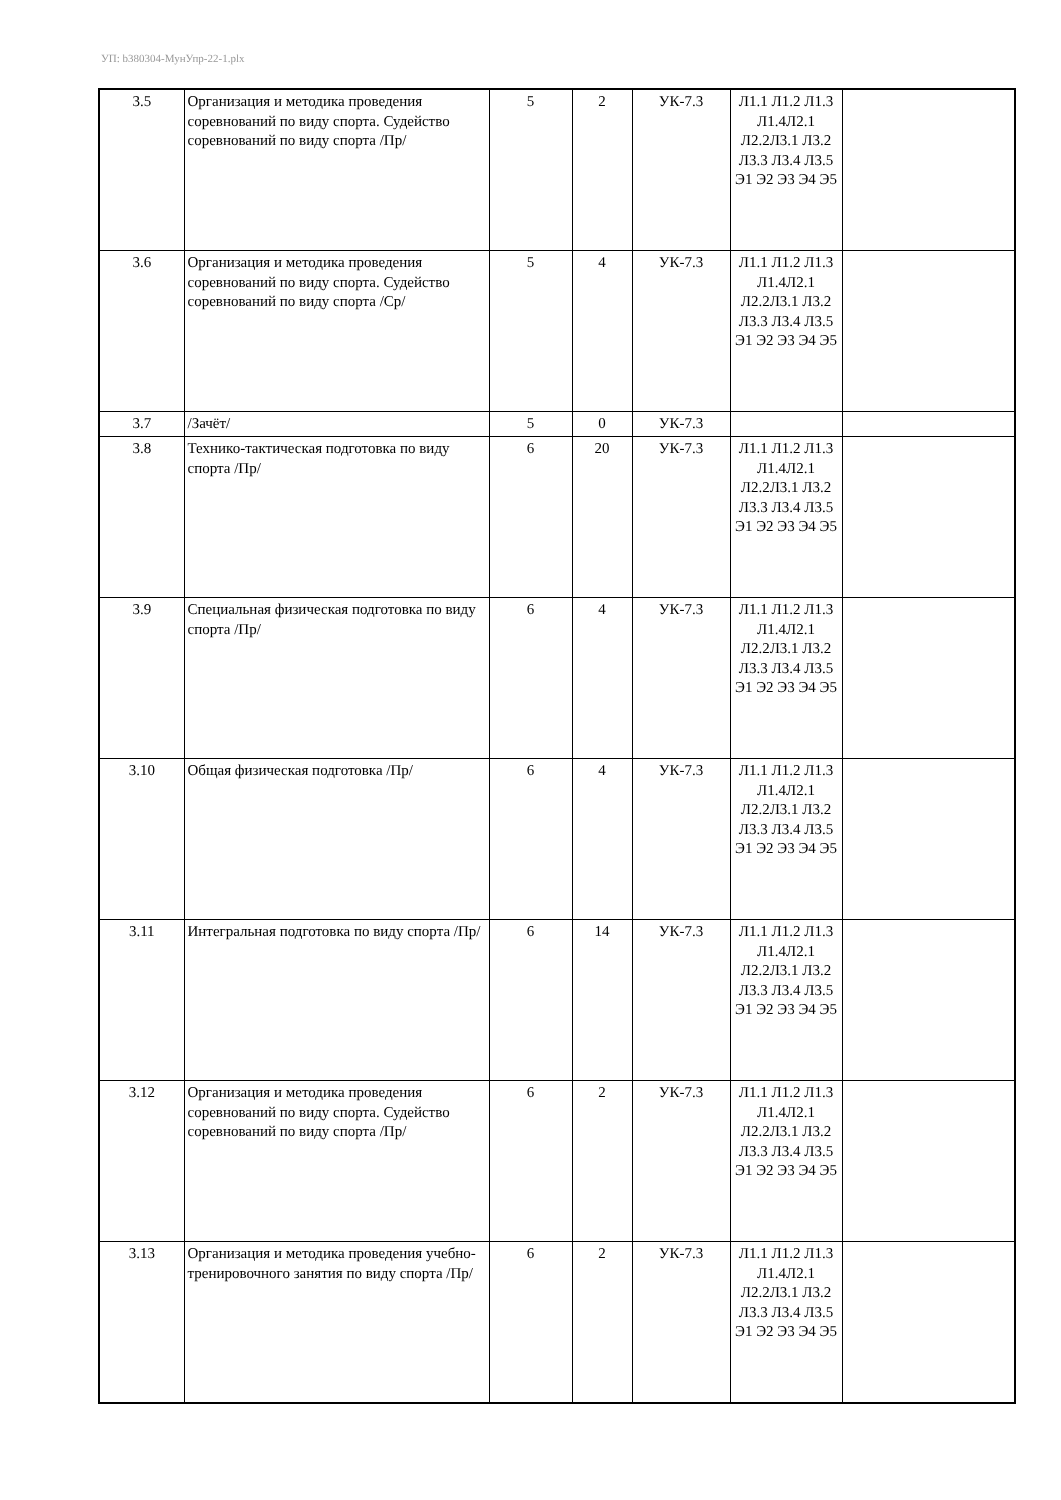УП: b380304-МунУпр-22-1.plx
| 3.5 | Организация и методика проведения соревнований по виду спорта. Судейство соревнований по виду спорта /Пр/ | 5 | 2 | УК-7.3 | Л1.1 Л1.2 Л1.3 Л1.4Л2.1 Л2.2Л3.1 Л3.2 Л3.3 Л3.4 Л3.5 Э1 Э2 Э3 Э4 Э5 | |
| 3.6 | Организация и методика проведения соревнований по виду спорта. Судейство соревнований по виду спорта /Ср/ | 5 | 4 | УК-7.3 | Л1.1 Л1.2 Л1.3 Л1.4Л2.1 Л2.2Л3.1 Л3.2 Л3.3 Л3.4 Л3.5 Э1 Э2 Э3 Э4 Э5 | |
| 3.7 | /Зачёт/ | 5 | 0 | УК-7.3 | | |
| 3.8 | Технико-тактическая подготовка по виду спорта /Пр/ | 6 | 20 | УК-7.3 | Л1.1 Л1.2 Л1.3 Л1.4Л2.1 Л2.2Л3.1 Л3.2 Л3.3 Л3.4 Л3.5 Э1 Э2 Э3 Э4 Э5 | |
| 3.9 | Специальная физическая подготовка по виду спорта /Пр/ | 6 | 4 | УК-7.3 | Л1.1 Л1.2 Л1.3 Л1.4Л2.1 Л2.2Л3.1 Л3.2 Л3.3 Л3.4 Л3.5 Э1 Э2 Э3 Э4 Э5 | |
| 3.10 | Общая физическая подготовка /Пр/ | 6 | 4 | УК-7.3 | Л1.1 Л1.2 Л1.3 Л1.4Л2.1 Л2.2Л3.1 Л3.2 Л3.3 Л3.4 Л3.5 Э1 Э2 Э3 Э4 Э5 | |
| 3.11 | Интегральная подготовка по виду спорта /Пр/ | 6 | 14 | УК-7.3 | Л1.1 Л1.2 Л1.3 Л1.4Л2.1 Л2.2Л3.1 Л3.2 Л3.3 Л3.4 Л3.5 Э1 Э2 Э3 Э4 Э5 | |
| 3.12 | Организация и методика проведения соревнований по виду спорта. Судейство соревнований по виду спорта /Пр/ | 6 | 2 | УК-7.3 | Л1.1 Л1.2 Л1.3 Л1.4Л2.1 Л2.2Л3.1 Л3.2 Л3.3 Л3.4 Л3.5 Э1 Э2 Э3 Э4 Э5 | |
| 3.13 | Организация и методика проведения учебно-тренировочного занятия по виду спорта /Пр/ | 6 | 2 | УК-7.3 | Л1.1 Л1.2 Л1.3 Л1.4Л2.1 Л2.2Л3.1 Л3.2 Л3.3 Л3.4 Л3.5 Э1 Э2 Э3 Э4 Э5 | |